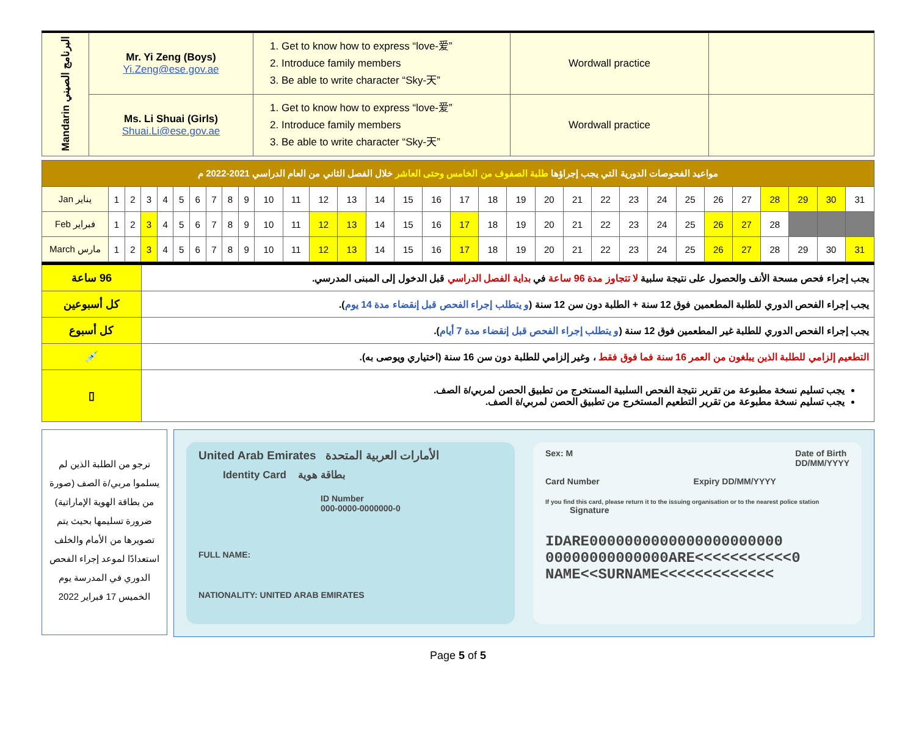| Mandarin البرنامج الصيني | Mr. Yi Zeng (Boys) Yi.Zeng@ese.gov.ae | 1. Get to know how to express “love-爱” 2. Introduce family members 3. Be able to write character “Sky-天” | Wordwall practice | |
| | Ms. Li Shuai (Girls) Shuai.Li@ese.gov.ae | 1. Get to know how to express “love-爱” 2. Introduce family members 3. Be able to write character “Sky-天” | Wordwall practice | |
| مواعيد الفحوصات الدورية التي يجب إجراؤها طلبة الصفوف من الخامس وحتى العاشر خلال الفصل الثاني من العام الدراسي 2021-2022 م | | | | | | | | | | | | | | | | | | | | | | | | | | | | | | | |
| Jan يناير | 1 | 2 | 3 | 4 | 5 | 6 | 7 | 8 | 9 | 10 | 11 | 12 | 13 | 14 | 15 | 16 | 17 | 18 | 19 | 20 | 21 | 22 | 23 | 24 | 25 | 26 | 27 | 28 | 29 | 30 | 31 |
| Feb فبراير | 1 | 2 | 3 | 4 | 5 | 6 | 7 | 8 | 9 | 10 | 11 | 12 | 13 | 14 | 15 | 16 | 17 | 18 | 19 | 20 | 21 | 22 | 23 | 24 | 25 | 26 | 27 | 28 | | | |
| March مارس | 1 | 2 | 3 | 4 | 5 | 6 | 7 | 8 | 9 | 10 | 11 | 12 | 13 | 14 | 15 | 16 | 17 | 18 | 19 | 20 | 21 | 22 | 23 | 24 | 25 | 26 | 27 | 28 | 29 | 30 | 31 |
| 96 ساعة | يجب إجراء فحص مسحة الأنف والحصول على نتيجة سلبية لا تتجاوز مدة 96 ساعة في بداية الفصل الدراسي قبل الدخول إلى المبنى المدرسي. |
| كل أسبوعين | يجب إجراء الفحص الدوري للطلبة المطعمين فوق 12 سنة + الطلبة دون سن 12 سنة ( و يتطلب إجراء الفحص قبل إنقضاء مدة 14 يوم ). |
| كل أسبوع | يجب إجراء الفحص الدوري للطلبة غير المطعمين فوق 12 سنة ( و يتطلب إجراء الفحص قبل إنقضاء مدة 7 أيام ). |
| 💉 | التطعيم إلزامي للطلبة الذين يبلغون من العمر 16 سنة فما فوق فقط ، وغير إلزامي للطلبة دون سن 16 سنة (اختياري ويوصى به). |
| ▯ | يجب تسليم نسخة مطبوعة من تقرير نتيجة الفحص السلبية المستخرج من تطبيق الحصن لمربي/ة الصف. يجب تسليم نسخة مطبوعة من تقرير التطعيم المستخرج من تطبيق الحصن لمربي/ة الصف. |
نرجو من الطلبة الذين لم يسلموا مربي/ة الصف (صورة من بطاقة الهوية الإماراتية) ضرورة تسليمها بحيث يتم تصويرها من الأمام والخلف استعدادًا لموعد إجراء الفحص الدوري في المدرسة يوم الخميس 17 فبراير 2022
United Arab Emirates الأمارات العربية المتحدة
Identity Card بطاقة هوية
ID Number
000-0000-0000000-0
FULL NAME:
NATIONALITY: UNITED ARAB EMIRATES
Sex: M Date of Birth
DD/MM/YYYY
Card Number Expiry DD/MM/YYYY
If you find this card, please return it to the issuing organisation or to the nearest police station Signature
IDARE0000000000000000000000
00000000000000ARE<<<<<<<<<<<0
NAME<<SURNAME<<<<<<<<<<<<<
Page 5 of 5